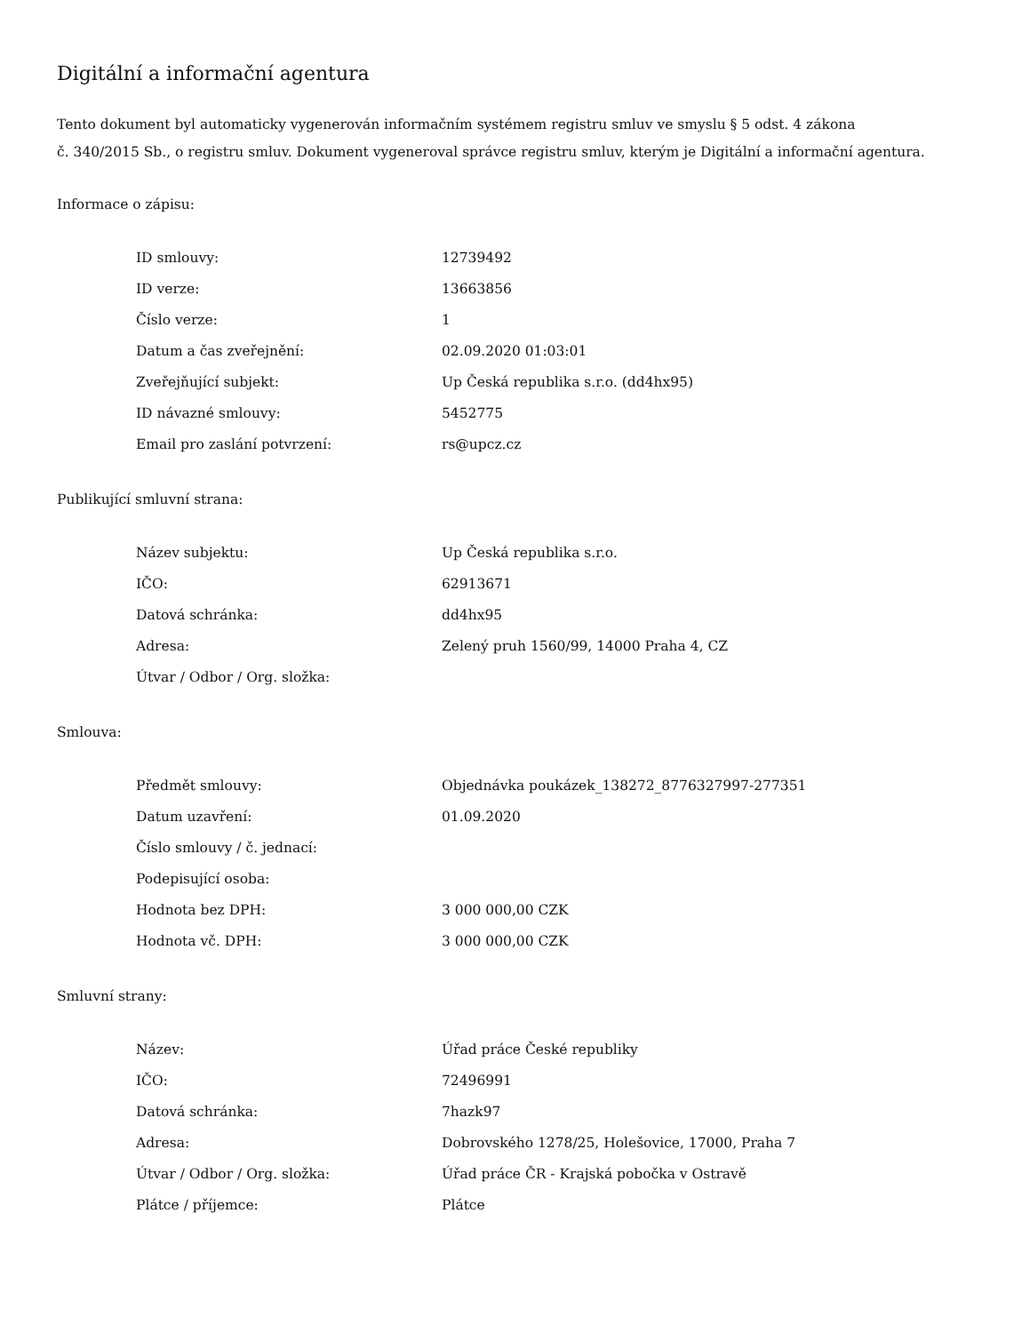Digitální a informační agentura
Tento dokument byl automaticky vygenerován informačním systémem registru smluv ve smyslu § 5 odst. 4 zákona
č. 340/2015 Sb., o registru smluv. Dokument vygeneroval správce registru smluv, kterým je Digitální a informační agentura.
Informace o zápisu:
| ID smlouvy: | 12739492 |
| ID verze: | 13663856 |
| Číslo verze: | 1 |
| Datum a čas zveřejnění: | 02.09.2020 01:03:01 |
| Zveřejňující subjekt: | Up Česká republika s.r.o. (dd4hx95) |
| ID návazné smlouvy: | 5452775 |
| Email pro zaslání potvrzení: | rs@upcz.cz |
Publikující smluvní strana:
| Název subjektu: | Up Česká republika s.r.o. |
| IČO: | 62913671 |
| Datová schránka: | dd4hx95 |
| Adresa: | Zelený pruh 1560/99, 14000 Praha 4, CZ |
| Útvar / Odbor / Org. složka: | |
Smlouva:
| Předmět smlouvy: | Objednávka poukázek_138272_8776327997-277351 |
| Datum uzavření: | 01.09.2020 |
| Číslo smlouvy / č. jednací: | |
| Podepisující osoba: | |
| Hodnota bez DPH: | 3 000 000,00 CZK |
| Hodnota vč. DPH: | 3 000 000,00 CZK |
Smluvní strany:
| Název: | Úřad práce České republiky |
| IČO: | 72496991 |
| Datová schránka: | 7hazk97 |
| Adresa: | Dobrovského 1278/25, Holešovice, 17000, Praha 7 |
| Útvar / Odbor / Org. složka: | Úřad práce ČR - Krajská pobočka v Ostravě |
| Plátce / příjemce: | Plátce |